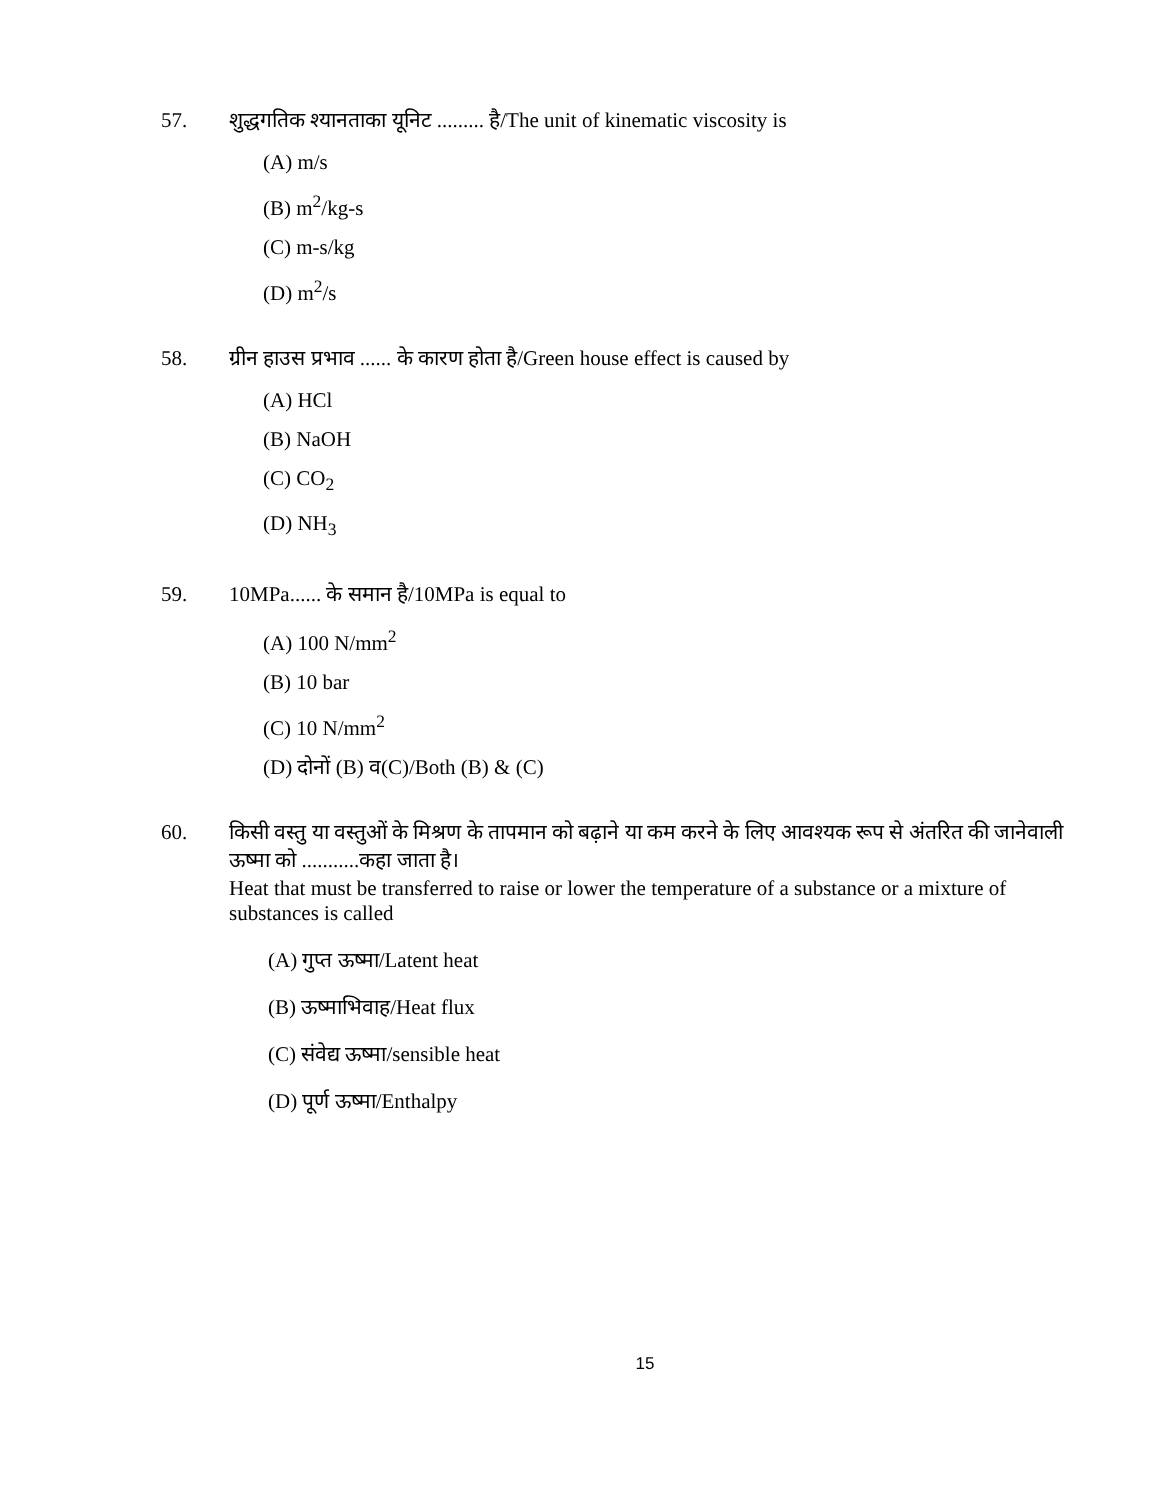57. शुद्धगतिक श्यानताका यूनिट ......... है/The unit of kinematic viscosity is
(A) m/s
(B) m<sup>2</sup>/kg-s
(C) m-s/kg
(D) m<sup>2</sup>/s
58. ग्रीन हाउस प्रभाव ...... के कारण होता है/Green house effect is caused by
(A) HCl
(B) NaOH
(C) CO<sub>2</sub>
(D) NH<sub>3</sub>
59. 10MPa...... के समान है/10MPa is equal to
(A) 100 N/mm<sup>2</sup>
(B) 10 bar
(C) 10 N/mm<sup>2</sup>
(D) दोनों (B) व(C)/Both (B) & (C)
60. किसी वस्तु या वस्तुओं के मिश्रण के तापमान को बढ़ाने या कम करने के लिए आवश्यक रूप से अंतरित की जानेवाली ऊष्मा को ...........कहा जाता है।
Heat that must be transferred to raise or lower the temperature of a substance or a mixture of substances is called
(A) गुप्त ऊष्मा/Latent heat
(B) ऊष्माभिवाह/Heat flux
(C) संवेद्य ऊष्मा/sensible heat
(D) पूर्ण ऊष्मा/Enthalpy
15